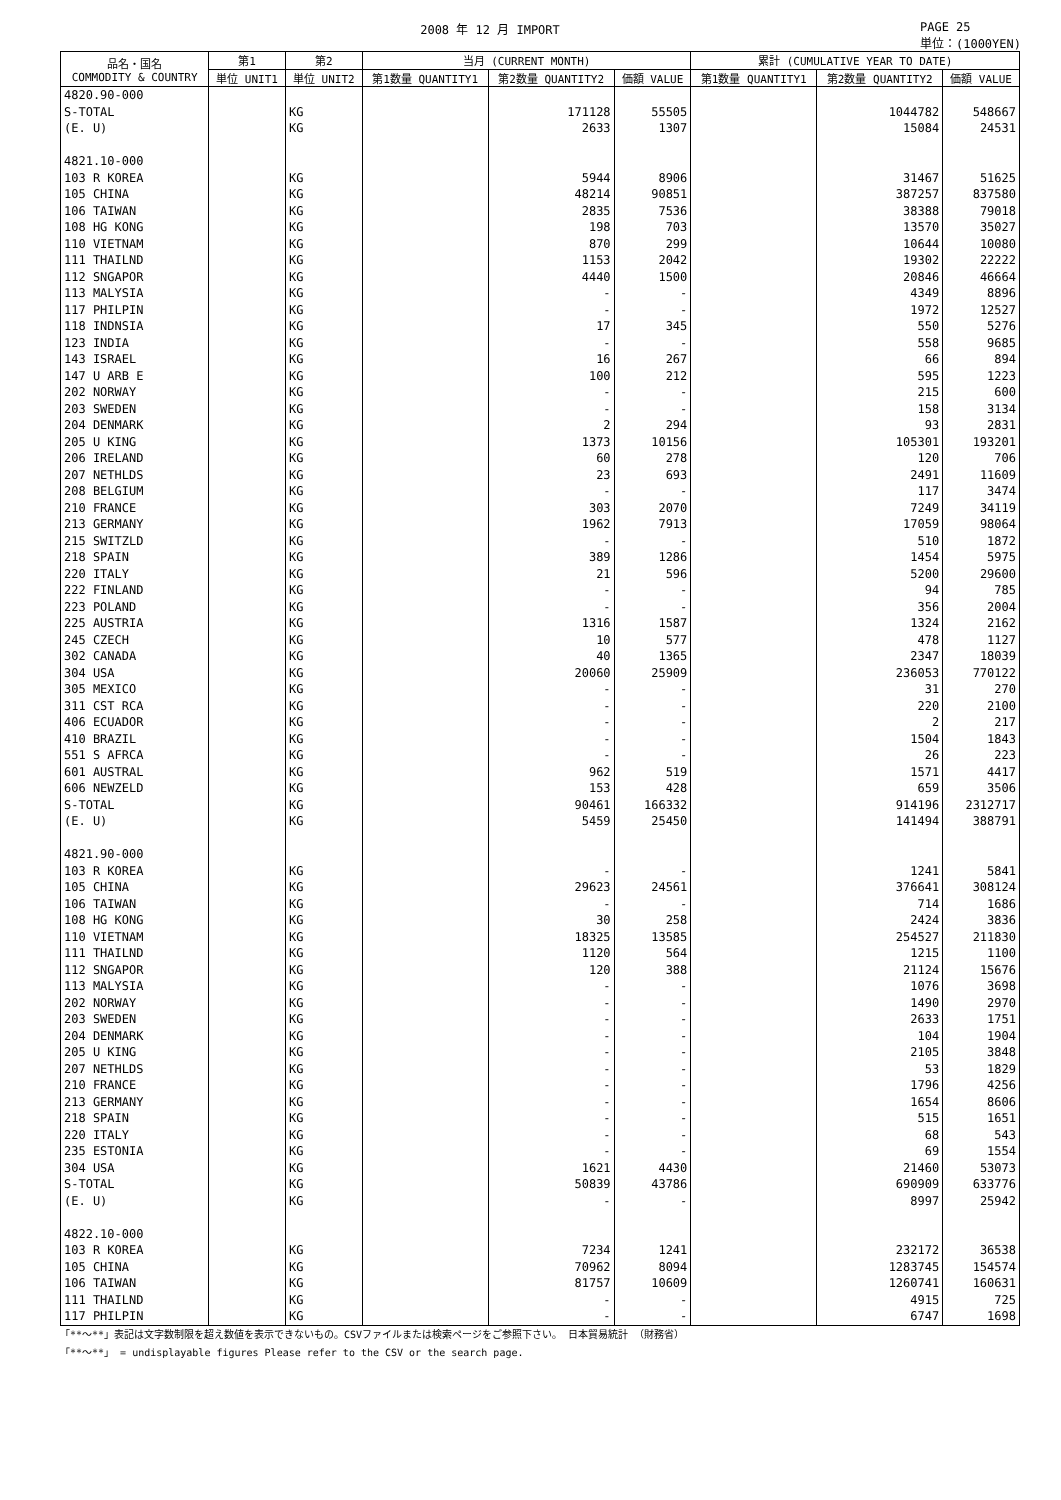2008 年 12 月 IMPORT PAGE 25
単位：(1000YEN)
| 品名・国名 COMMODITY & COUNTRY | 第1 | 第2 | 当月 (CURRENT MONTH) | | | 累計 (CUMULATIVE YEAR TO DATE) | | |
| --- | --- | --- | --- | --- | --- | --- | --- | --- |
| | 単位 UNIT1 | 単位 UNIT2 | 第1数量 QUANTITY1 | 第2数量 QUANTITY2 | 価額 VALUE | 第1数量 QUANTITY1 | 第2数量 QUANTITY2 | 価額 VALUE |
| 4820.90-000 | | | | | | | | |
| S-TOTAL | | KG | | 171128 | 55505 | | 1044782 | 548667 |
| (E. U) | | KG | | 2633 | 1307 | | 15084 | 24531 |
| 4821.10-000 | | | | | | | | |
| 103 R KOREA | | KG | | 5944 | 8906 | | 31467 | 51625 |
| 105 CHINA | | KG | | 48214 | 90851 | | 387257 | 837580 |
| 106 TAIWAN | | KG | | 2835 | 7536 | | 38388 | 79018 |
| 108 HG KONG | | KG | | 198 | 703 | | 13570 | 35027 |
| 110 VIETNAM | | KG | | 870 | 299 | | 10644 | 10080 |
| 111 THAILND | | KG | | 1153 | 2042 | | 19302 | 22222 |
| 112 SNGAPOR | | KG | | 4440 | 1500 | | 20846 | 46664 |
| 113 MALYSIA | | KG | | - | - | | 4349 | 8896 |
| 117 PHILPIN | | KG | | - | - | | 1972 | 12527 |
| 118 INDNSIA | | KG | | 17 | 345 | | 550 | 5276 |
| 123 INDIA | | KG | | - | - | | 558 | 9685 |
| 143 ISRAEL | | KG | | 16 | 267 | | 66 | 894 |
| 147 U ARB E | | KG | | 100 | 212 | | 595 | 1223 |
| 202 NORWAY | | KG | | - | - | | 215 | 600 |
| 203 SWEDEN | | KG | | - | - | | 158 | 3134 |
| 204 DENMARK | | KG | | 2 | 294 | | 93 | 2831 |
| 205 U KING | | KG | | 1373 | 10156 | | 105301 | 193201 |
| 206 IRELAND | | KG | | 60 | 278 | | 120 | 706 |
| 207 NETHLDS | | KG | | 23 | 693 | | 2491 | 11609 |
| 208 BELGIUM | | KG | | - | - | | 117 | 3474 |
| 210 FRANCE | | KG | | 303 | 2070 | | 7249 | 34119 |
| 213 GERMANY | | KG | | 1962 | 7913 | | 17059 | 98064 |
| 215 SWITZLD | | KG | | - | - | | 510 | 1872 |
| 218 SPAIN | | KG | | 389 | 1286 | | 1454 | 5975 |
| 220 ITALY | | KG | | 21 | 596 | | 5200 | 29600 |
| 222 FINLAND | | KG | | - | - | | 94 | 785 |
| 223 POLAND | | KG | | - | - | | 356 | 2004 |
| 225 AUSTRIA | | KG | | 1316 | 1587 | | 1324 | 2162 |
| 245 CZECH | | KG | | 10 | 577 | | 478 | 1127 |
| 302 CANADA | | KG | | 40 | 1365 | | 2347 | 18039 |
| 304 USA | | KG | | 20060 | 25909 | | 236053 | 770122 |
| 305 MEXICO | | KG | | - | - | | 31 | 270 |
| 311 CST RCA | | KG | | - | - | | 220 | 2100 |
| 406 ECUADOR | | KG | | - | - | | 2 | 217 |
| 410 BRAZIL | | KG | | - | - | | 1504 | 1843 |
| 551 S AFRCA | | KG | | - | - | | 26 | 223 |
| 601 AUSTRAL | | KG | | 962 | 519 | | 1571 | 4417 |
| 606 NEWZELD | | KG | | 153 | 428 | | 659 | 3506 |
| S-TOTAL | | KG | | 90461 | 166332 | | 914196 | 2312717 |
| (E. U) | | KG | | 5459 | 25450 | | 141494 | 388791 |
| 4821.90-000 | | | | | | | | |
| 103 R KOREA | | KG | | - | - | | 1241 | 5841 |
| 105 CHINA | | KG | | 29623 | 24561 | | 376641 | 308124 |
| 106 TAIWAN | | KG | | - | - | | 714 | 1686 |
| 108 HG KONG | | KG | | 30 | 258 | | 2424 | 3836 |
| 110 VIETNAM | | KG | | 18325 | 13585 | | 254527 | 211830 |
| 111 THAILND | | KG | | 1120 | 564 | | 1215 | 1100 |
| 112 SNGAPOR | | KG | | 120 | 388 | | 21124 | 15676 |
| 113 MALYSIA | | KG | | - | - | | 1076 | 3698 |
| 202 NORWAY | | KG | | - | - | | 1490 | 2970 |
| 203 SWEDEN | | KG | | - | - | | 2633 | 1751 |
| 204 DENMARK | | KG | | - | - | | 104 | 1904 |
| 205 U KING | | KG | | - | - | | 2105 | 3848 |
| 207 NETHLDS | | KG | | - | - | | 53 | 1829 |
| 210 FRANCE | | KG | | - | - | | 1796 | 4256 |
| 213 GERMANY | | KG | | - | - | | 1654 | 8606 |
| 218 SPAIN | | KG | | - | - | | 515 | 1651 |
| 220 ITALY | | KG | | - | - | | 68 | 543 |
| 235 ESTONIA | | KG | | - | - | | 69 | 1554 |
| 304 USA | | KG | | 1621 | 4430 | | 21460 | 53073 |
| S-TOTAL | | KG | | 50839 | 43786 | | 690909 | 633776 |
| (E. U) | | KG | | - | - | | 8997 | 25942 |
| 4822.10-000 | | | | | | | | |
| 103 R KOREA | | KG | | 7234 | 1241 | | 232172 | 36538 |
| 105 CHINA | | KG | | 70962 | 8094 | | 1283745 | 154574 |
| 106 TAIWAN | | KG | | 81757 | 10609 | | 1260741 | 160631 |
| 111 THAILND | | KG | | - | - | | 4915 | 725 |
| 117 PHILPIN | | KG | | - | - | | 6747 | 1698 |
「**～**」表記は文字数制限を超え数値を表示できないもの。CSVファイルまたは検索ページをご参照下さい。 日本貿易統計 （財務省）
「**～**」 = undisplayable figures Please refer to the CSV or the search page.